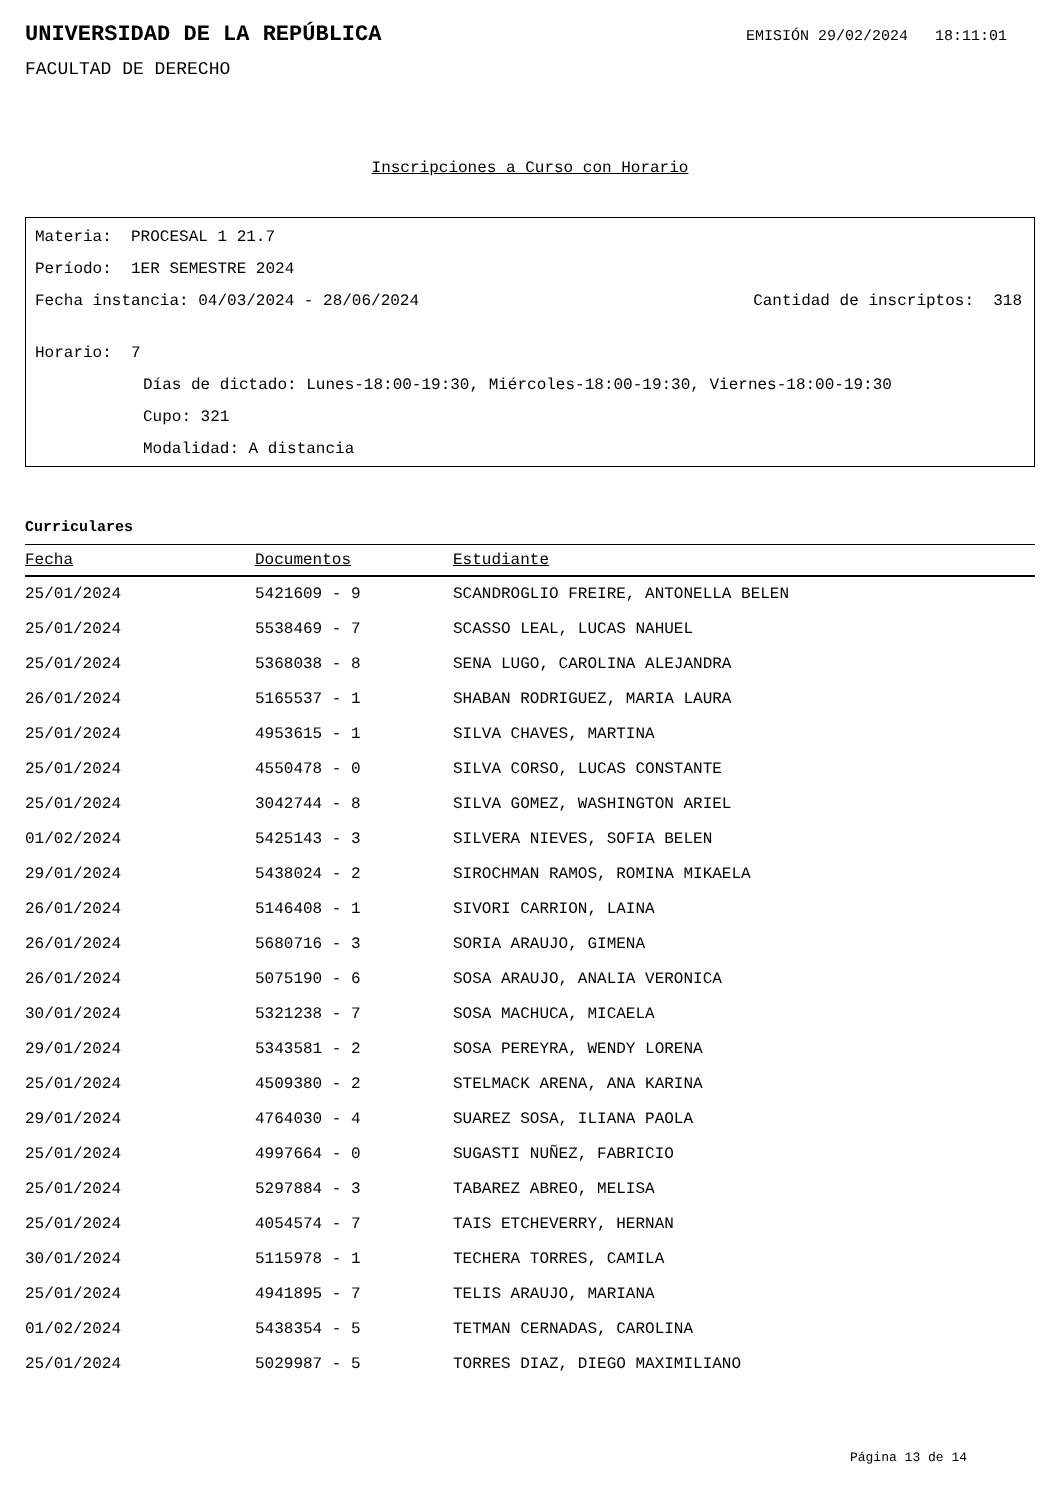UNIVERSIDAD DE LA REPÚBLICA
EMISIÓN 29/02/2024 18:11:01
FACULTAD DE DERECHO
Inscripciones a Curso con Horario
Materia: PROCESAL 1 21.7
Período: 1ER SEMESTRE 2024
Fecha instancia: 04/03/2024 - 28/06/2024 Cantidad de inscriptos: 318
Horario: 7
Días de dictado: Lunes-18:00-19:30, Miércoles-18:00-19:30, Viernes-18:00-19:30
Cupo: 321
Modalidad: A distancia
Curriculares
| Fecha | Documentos | Estudiante |
| --- | --- | --- |
| 25/01/2024 | 5421609 - 9 | SCANDROGLIO FREIRE, ANTONELLA BELEN |
| 25/01/2024 | 5538469 - 7 | SCASSO LEAL, LUCAS NAHUEL |
| 25/01/2024 | 5368038 - 8 | SENA LUGO, CAROLINA ALEJANDRA |
| 26/01/2024 | 5165537 - 1 | SHABAN RODRIGUEZ, MARIA LAURA |
| 25/01/2024 | 4953615 - 1 | SILVA CHAVES, MARTINA |
| 25/01/2024 | 4550478 - 0 | SILVA CORSO, LUCAS CONSTANTE |
| 25/01/2024 | 3042744 - 8 | SILVA GOMEZ, WASHINGTON ARIEL |
| 01/02/2024 | 5425143 - 3 | SILVERA NIEVES, SOFIA BELEN |
| 29/01/2024 | 5438024 - 2 | SIROCHMAN RAMOS, ROMINA MIKAELA |
| 26/01/2024 | 5146408 - 1 | SIVORI CARRION, LAINA |
| 26/01/2024 | 5680716 - 3 | SORIA ARAUJO, GIMENA |
| 26/01/2024 | 5075190 - 6 | SOSA ARAUJO, ANALIA VERONICA |
| 30/01/2024 | 5321238 - 7 | SOSA MACHUCA, MICAELA |
| 29/01/2024 | 5343581 - 2 | SOSA PEREYRA, WENDY LORENA |
| 25/01/2024 | 4509380 - 2 | STELMACK ARENA, ANA KARINA |
| 29/01/2024 | 4764030 - 4 | SUAREZ SOSA, ILIANA PAOLA |
| 25/01/2024 | 4997664 - 0 | SUGASTI NUÑEZ, FABRICIO |
| 25/01/2024 | 5297884 - 3 | TABAREZ ABREO, MELISA |
| 25/01/2024 | 4054574 - 7 | TAIS ETCHEVERRY, HERNAN |
| 30/01/2024 | 5115978 - 1 | TECHERA TORRES, CAMILA |
| 25/01/2024 | 4941895 - 7 | TELIS ARAUJO, MARIANA |
| 01/02/2024 | 5438354 - 5 | TETMAN CERNADAS, CAROLINA |
| 25/01/2024 | 5029987 - 5 | TORRES DIAZ, DIEGO MAXIMILIANO |
Página 13 de 14